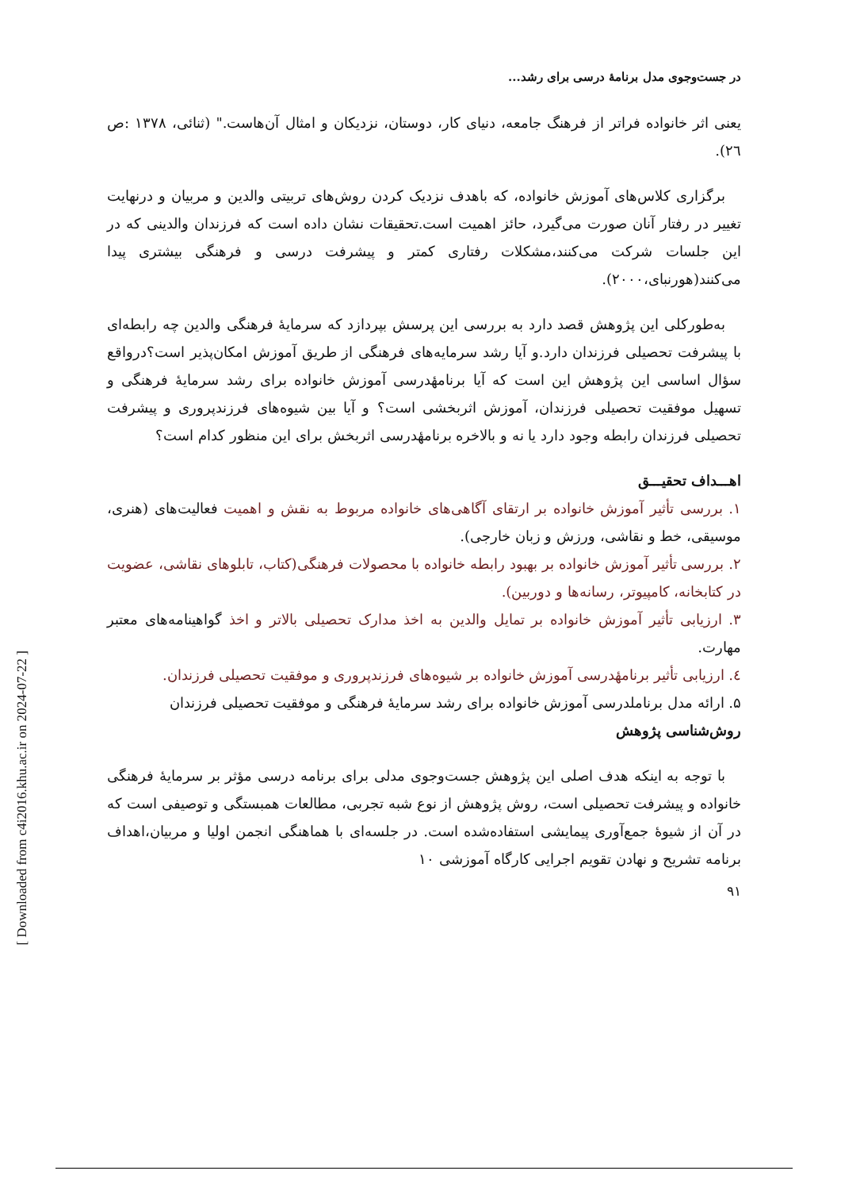در جست‌وجوی مدل برنامهٔ درسی برای رشد...
یعنی اثر خانواده فراتر از فرهنگ جامعه، دنیای کار، دوستان، نزدیکان و امثال آن‌هاست." (ثنائی، ۱۳۷۸ :ص ٢٦).
برگزاری کلاس‌های آموزش خانواده، که باهدف نزدیک کردن روش‌های تربیتی والدین و مربیان و درنهایت تغییر در رفتار آنان صورت می‌گیرد، حائز اهمیت است.تحقیقات نشان داده است که فرزندان والدینی که در این جلسات شرکت می‌کنند،مشکلات رفتاری کمتر و پیشرفت درسی و فرهنگی بیشتری پیدا می‌کنند(هورنبای،۲۰۰۰).
به‌طورکلی این پژوهش قصد دارد به بررسی این پرسش بپردازد که سرمایهٔ فرهنگی والدین چه رابطه‌ای با پیشرفت تحصیلی فرزندان دارد.و آیا رشد سرمایه‌های فرهنگی از طریق آموزش امکان‌پذیر است؟درواقع سؤال اساسی این پژوهش این است که آیا برنامهٔدرسی آموزش خانواده برای رشد سرمایهٔ فرهنگی و تسهیل موفقیت تحصیلی فرزندان، آموزش اثربخشی است؟ و آیا بین شیوه‌های فرزندپروری و پیشرفت تحصیلی فرزندان رابطه وجود دارد یا نه و بالاخره برنامهٔدرسی اثربخش برای این منظور کدام است؟
اهـــداف تحقیـــق
۱. بررسی تأثیر آموزش خانواده بر ارتقای آگاهی‌های خانواده مربوط به نقش و اهمیت فعالیت‌های (هنری، موسیقی، خط و نقاشی، ورزش و زبان خارجی).
۲. بررسی تأثیر آموزش خانواده بر بهبود رابطه خانواده با محصولات فرهنگی(کتاب، تابلوهای نقاشی، عضویت در کتابخانه، کامپیوتر، رسانه‌ها و دوربین).
۳. ارزیابی تأثیر آموزش خانواده بر تمایل والدین به اخذ مدارک تحصیلی بالاتر و اخذ گواهینامه‌های معتبر مهارت.
٤. ارزیابی تأثیر برنامهٔدرسی آموزش خانواده بر شیوه‌های فرزندپروری و موفقیت تحصیلی فرزندان.
۵. ارائه مدل برناملدرسی آموزش خانواده برای رشد سرمایهٔ فرهنگی و موفقیت تحصیلی فرزندان
روش‌شناسی پژوهش
با توجه به اینکه هدف اصلی این پژوهش جست‌وجوی مدلی برای برنامه درسی مؤثر بر سرمایهٔ فرهنگی خانواده و پیشرفت تحصیلی است، روش پژوهش از نوع شبه تجربی، مطالعات همبستگی و توصیفی است که در آن از شیوهٔ جمع‌آوری پیمایشی استفاده‌شده است. در جلسه‌ای با هماهنگی انجمن اولیا و مربیان،اهداف برنامه تشریح و نهادن تقویم اجرایی کارگاه آموزشی ۱۰
۹۱
[ Downloaded from c4i2016.khu.ac.ir on 2024-07-22 ]